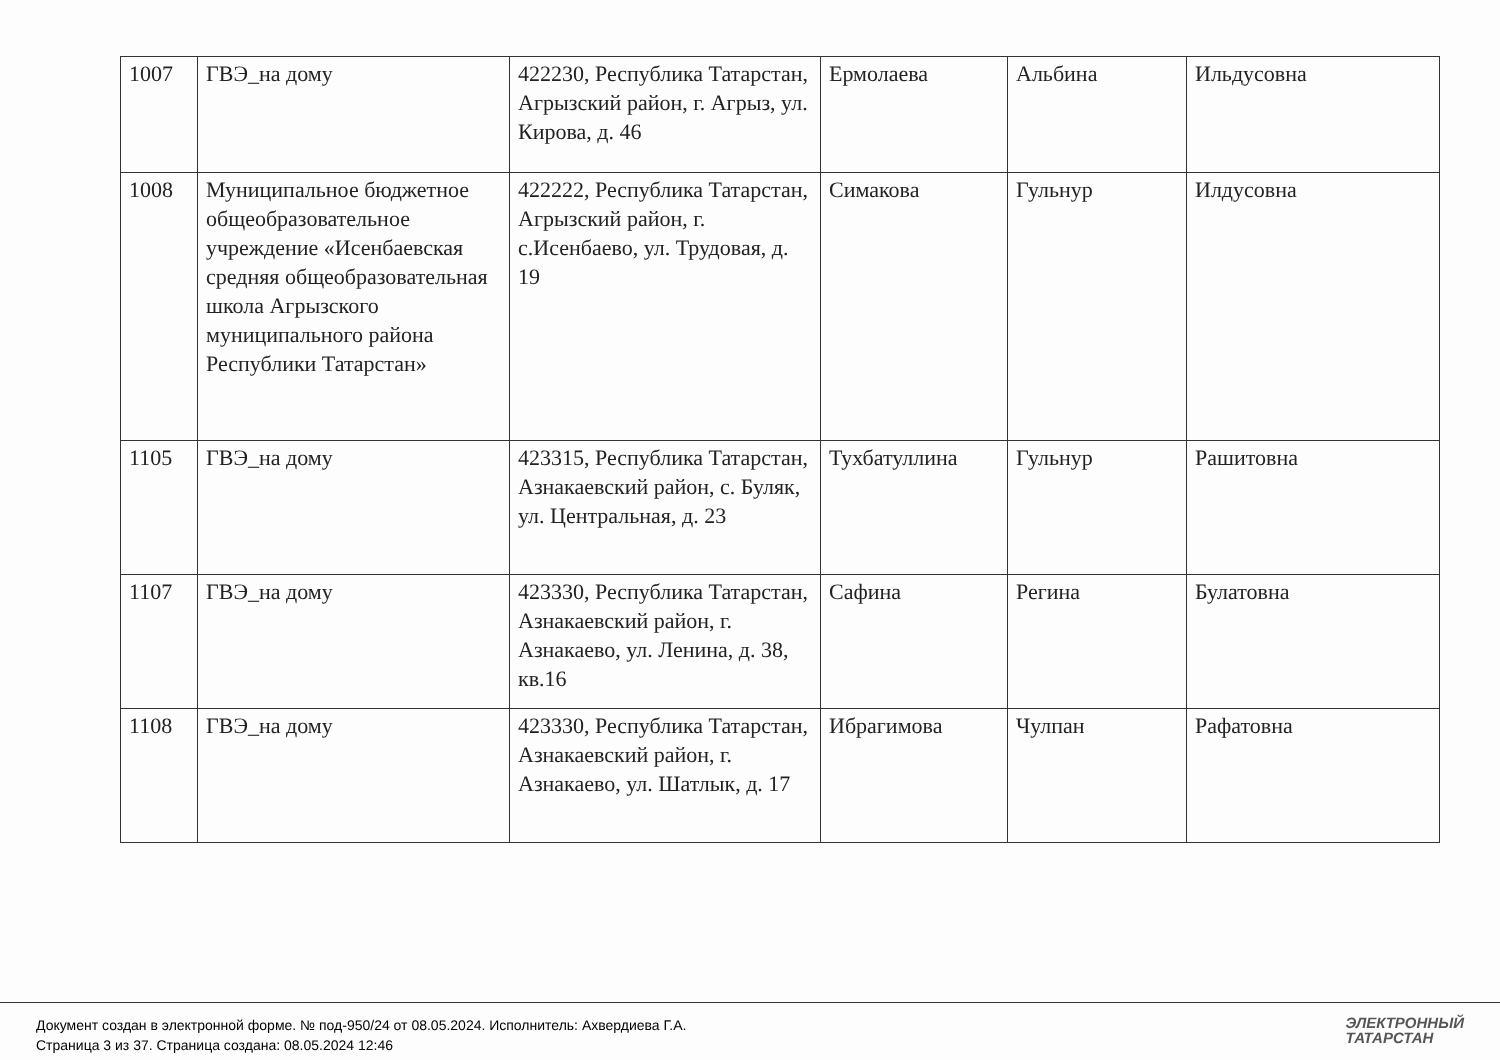| 1007 | ГВЭ_на дому | 422230, Республика Татарстан, Агрызский район, г. Агрыз, ул. Кирова, д. 46 | Ермолаева | Альбина | Ильдусовна |
| 1008 | Муниципальное бюджетное общеобразовательное учреждение «Исенбаевская средняя общеобразовательная школа Агрызского муниципального района Республики Татарстан» | 422222, Республика Татарстан, Агрызский район, г. с.Исенбаево, ул. Трудовая, д. 19 | Симакова | Гульнур | Илдусовна |
| 1105 | ГВЭ_на дому | 423315, Республика Татарстан, Азнакаевский район, с. Буляк, ул. Центральная, д. 23 | Тухбатуллина | Гульнур | Рашитовна |
| 1107 | ГВЭ_на дому | 423330, Республика Татарстан, Азнакаевский район, г. Азнакаево, ул. Ленина, д. 38, кв.16 | Сафина | Регина | Булатовна |
| 1108 | ГВЭ_на дому | 423330, Республика Татарстан, Азнакаевский район, г. Азнакаево, ул. Шатлык, д. 17 | Ибрагимова | Чулпан | Рафатовна |
Документ создан в электронной форме. № под-950/24 от 08.05.2024. Исполнитель: Ахвердиева Г.А.
Страница 3 из 37. Страница создана: 08.05.2024 12:46
ЭЛЕКТРОННЫЙ
ТАТАРСТАН